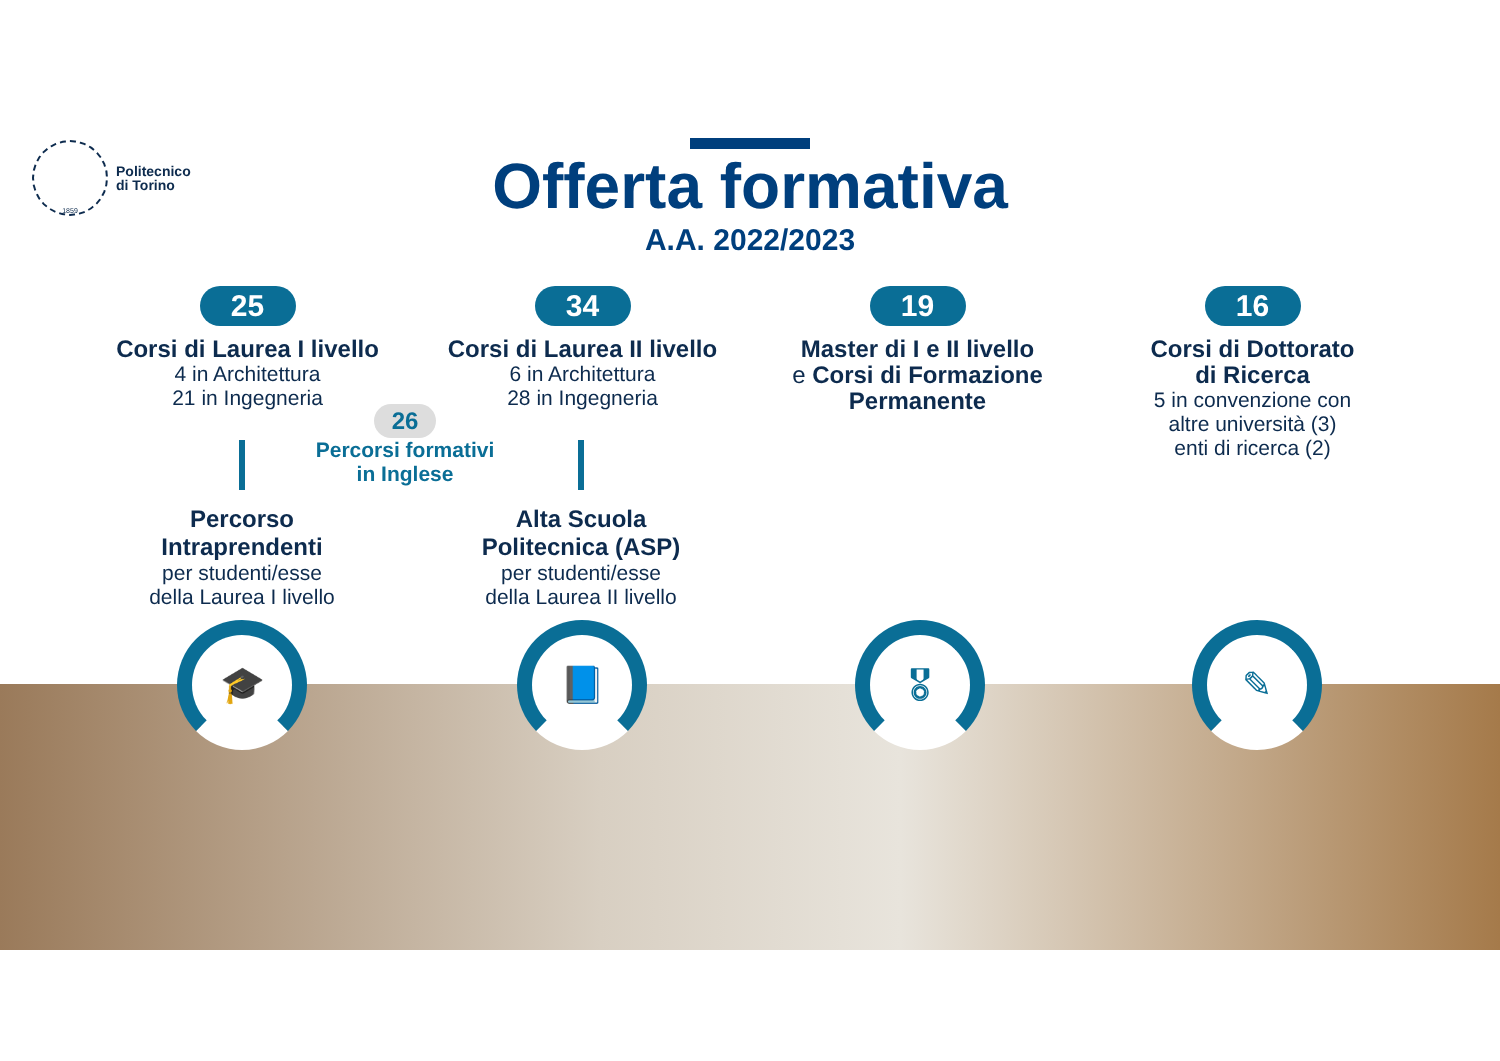1859
Politecnico
di Torino
Offerta formativa
A.A. 2022/2023
25
Corsi di Laurea I livello
4 in Architettura
21 in Ingegneria
34
Corsi di Laurea II livello
6 in Architettura
28 in Ingegneria
19
Master di I e II livello
e Corsi di Formazione Permanente
16
Corsi di Dottorato
di Ricerca
5 in convenzione con
altre università (3)
enti di ricerca (2)
26
Percorsi formativi
in Inglese
Percorso
Intraprendenti
per studenti/esse
della Laurea I livello
Alta Scuola
Politecnica (ASP)
per studenti/esse
della Laurea II livello
🎓 📘 🎖 ✎